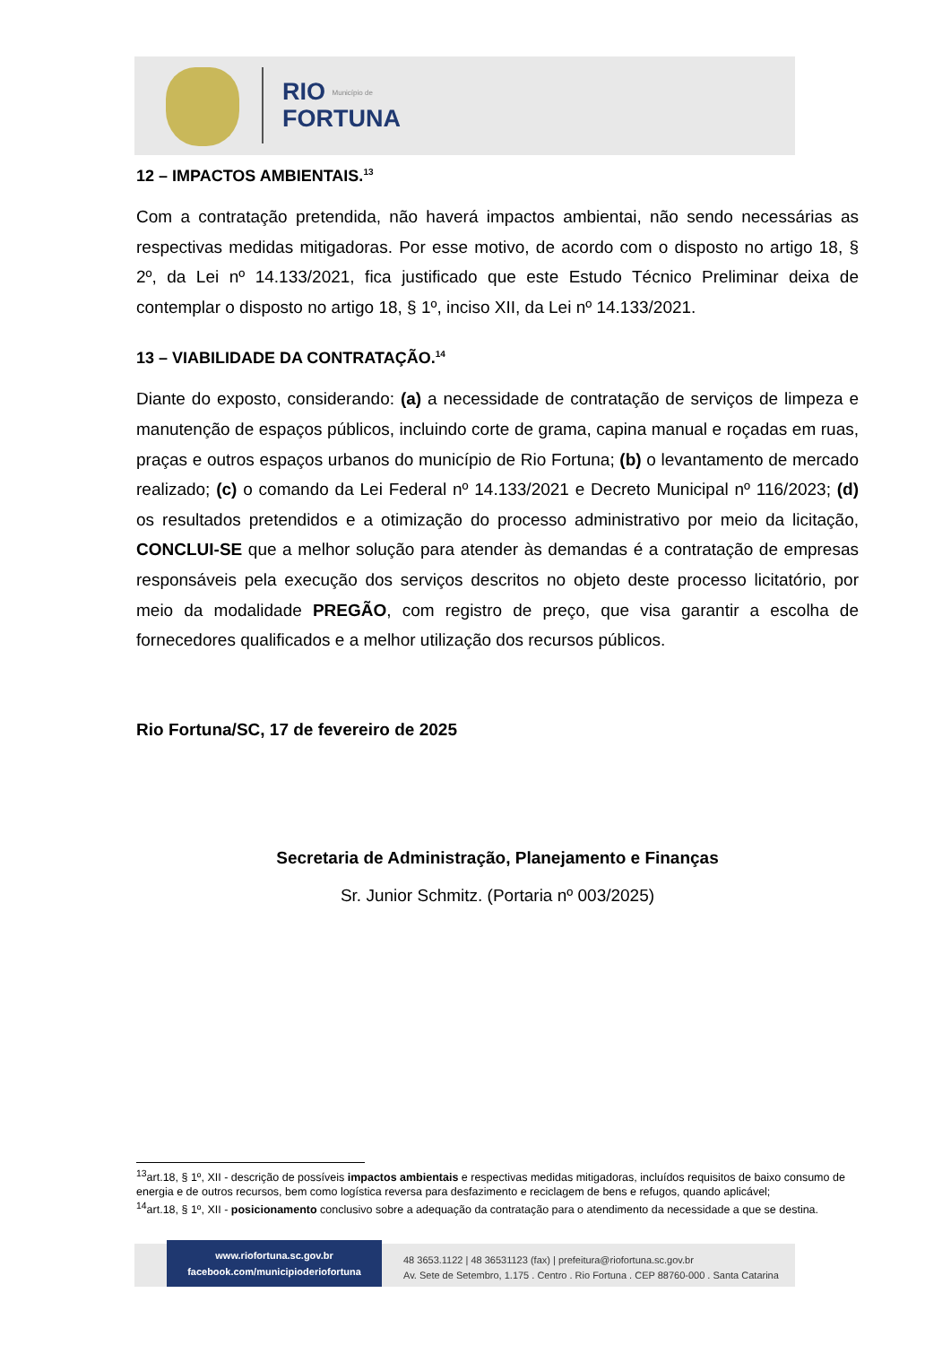RIO Município de
FORTUNA
12 – IMPACTOS AMBIENTAIS.<sup>13</sup>
Com a contratação pretendida, não haverá impactos ambientai, não sendo necessárias as respectivas medidas mitigadoras. Por esse motivo, de acordo com o disposto no artigo 18, § 2º, da Lei nº 14.133/2021, fica justificado que este Estudo Técnico Preliminar deixa de contemplar o disposto no artigo 18, § 1º, inciso XII, da Lei nº 14.133/2021.
13 – VIABILIDADE DA CONTRATAÇÃO.<sup>14</sup>
Diante do exposto, considerando: (a) a necessidade de contratação de serviços de limpeza e manutenção de espaços públicos, incluindo corte de grama, capina manual e roçadas em ruas, praças e outros espaços urbanos do município de Rio Fortuna; (b) o levantamento de mercado realizado; (c) o comando da Lei Federal nº 14.133/2021 e Decreto Municipal nº 116/2023; (d) os resultados pretendidos e a otimização do processo administrativo por meio da licitação, CONCLUI-SE que a melhor solução para atender às demandas é a contratação de empresas responsáveis pela execução dos serviços descritos no objeto deste processo licitatório, por meio da modalidade PREGÃO, com registro de preço, que visa garantir a escolha de fornecedores qualificados e a melhor utilização dos recursos públicos.
Rio Fortuna/SC, 17 de fevereiro de 2025
Secretaria de Administração, Planejamento e Finanças
Sr. Junior Schmitz. (Portaria nº 003/2025)
<sup>13</sup> art.18, § 1º, XII - descrição de possíveis impactos ambientais e respectivas medidas mitigadoras, incluídos requisitos de baixo consumo de energia e de outros recursos, bem como logística reversa para desfazimento e reciclagem de bens e refugos, quando aplicável;
<sup>14</sup> art.18, § 1º, XII - posicionamento conclusivo sobre a adequação da contratação para o atendimento da necessidade a que se destina.
www.riofortuna.sc.gov.br
facebook.com/municipioderiofortuna
48 3653.1122 | 48 36531123 (fax) | prefeitura@riofortuna.sc.gov.br
Av. Sete de Setembro, 1.175 . Centro . Rio Fortuna . CEP 88760-000 . Santa Catarina